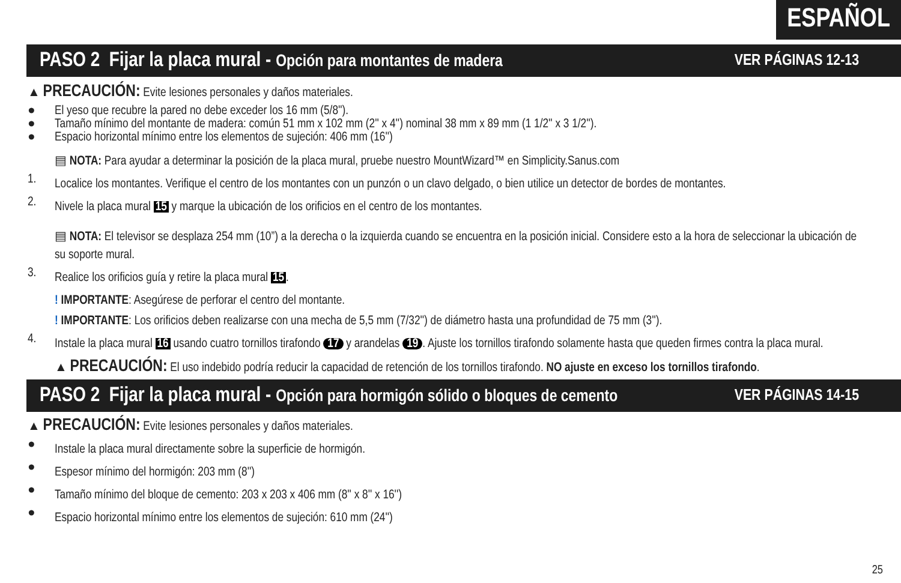ESPAÑOL
PASO 2 Fijar la placa mural - Opción para montantes de madera VER PÁGINAS 12-13
▲ PRECAUCIÓN: Evite lesiones personales y daños materiales.
● El yeso que recubre la pared no debe exceder los 16 mm (5/8'').
● Tamaño mínimo del montante de madera: común 51 mm x 102 mm (2'' x 4'') nominal 38 mm x 89 mm (1 1/2'' x 3 1/2'').
● Espacio horizontal mínimo entre los elementos de sujeción: 406 mm (16'')
▤ NOTA: Para ayudar a determinar la posición de la placa mural, pruebe nuestro MountWizard™ en Simplicity.Sanus.com
1.
Localice los montantes. Verifique el centro de los montantes con un punzón o un clavo delgado, o bien utilice un detector de bordes de montantes.
2.
Nivele la placa mural 15 y marque la ubicación de los orificios en el centro de los montantes.
▤ NOTA: El televisor se desplaza 254 mm (10”) a la derecha o la izquierda cuando se encuentra en la posición inicial. Considere esto a la hora de seleccionar la ubicación de su soporte mural.
3.
Realice los orificios guía y retire la placa mural 15.
! IMPORTANTE: Asegúrese de perforar el centro del montante.
! IMPORTANTE: Los orificios deben realizarse con una mecha de 5,5 mm (7/32'') de diámetro hasta una profundidad de 75 mm (3'').
4.
Instale la placa mural 16 usando cuatro tornillos tirafondo 17 y arandelas 19. Ajuste los tornillos tirafondo solamente hasta que queden firmes contra la placa mural.
▲ PRECAUCIÓN: El uso indebido podría reducir la capacidad de retención de los tornillos tirafondo. NO ajuste en exceso los tornillos tirafondo.
PASO 2 Fijar la placa mural - Opción para hormigón sólido o bloques de cemento VER PÁGINAS 14-15
▲ PRECAUCIÓN: Evite lesiones personales y daños materiales.
●
Instale la placa mural directamente sobre la superficie de hormigón.
●
Espesor mínimo del hormigón: 203 mm (8'')
●
Tamaño mínimo del bloque de cemento: 203 x 203 x 406 mm (8'' x 8'' x 16'')
●
Espacio horizontal mínimo entre los elementos de sujeción: 610 mm (24'')
25